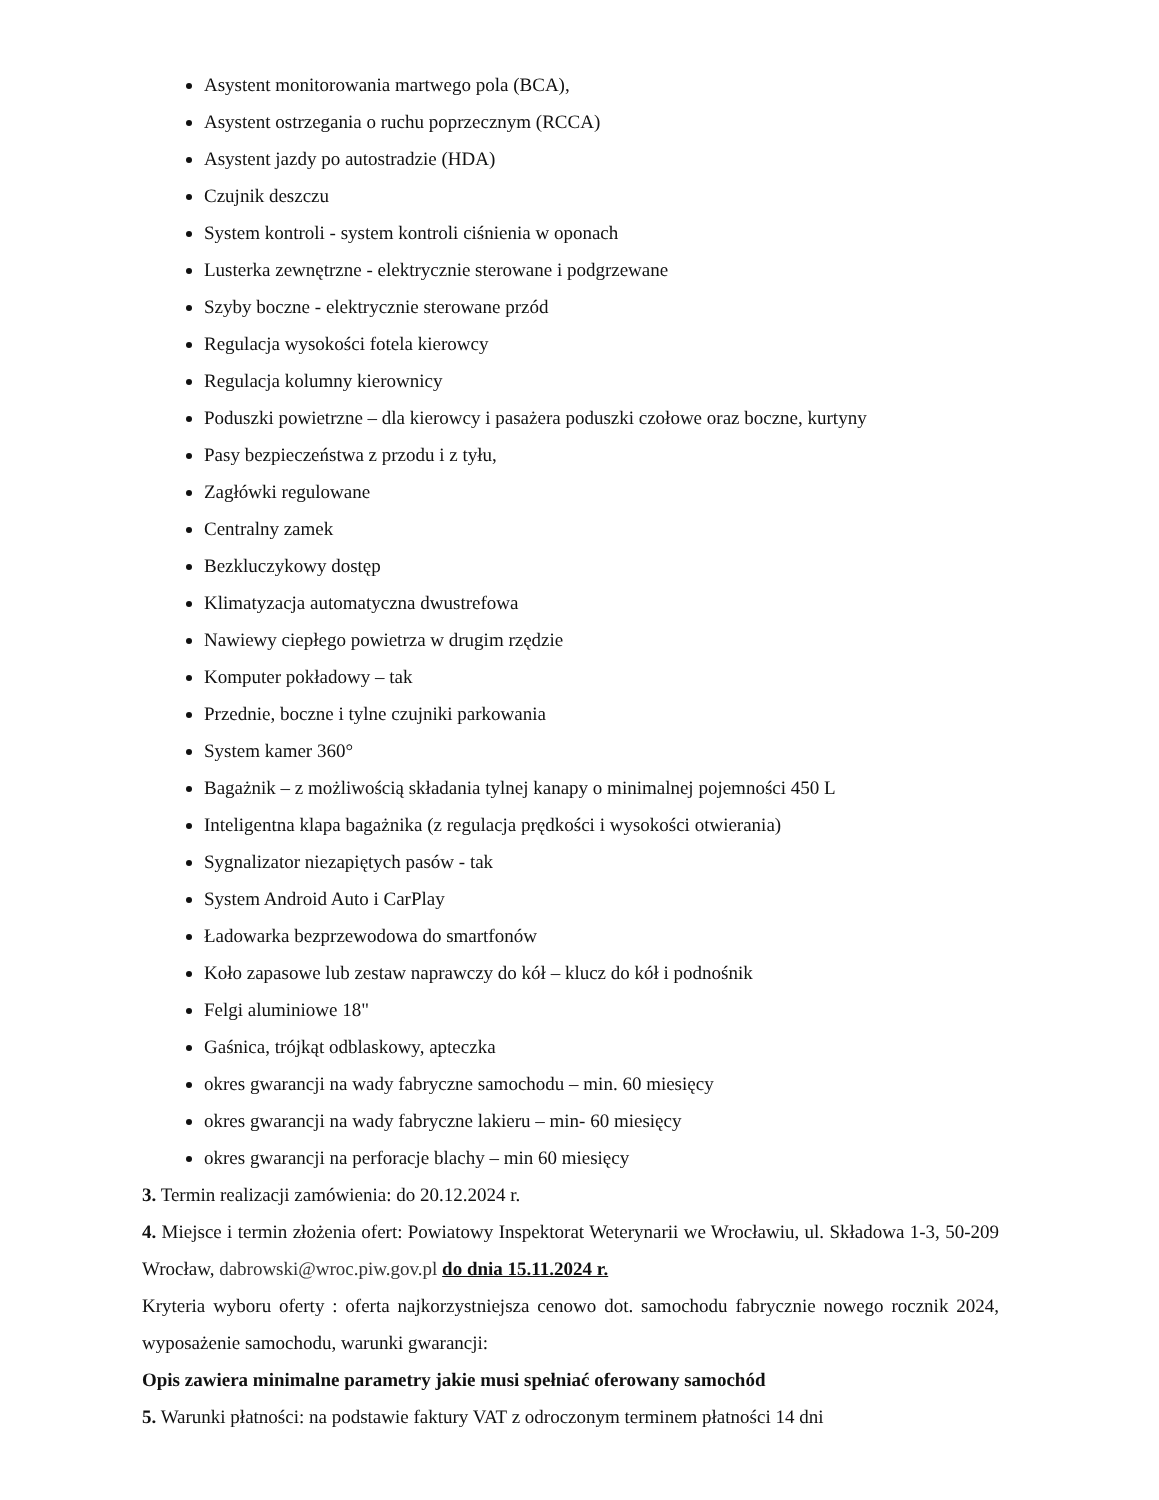Asystent monitorowania martwego pola (BCA),
Asystent ostrzegania o ruchu poprzecznym (RCCA)
Asystent jazdy po autostradzie (HDA)
Czujnik deszczu
System kontroli - system kontroli ciśnienia w oponach
Lusterka zewnętrzne - elektrycznie sterowane i podgrzewane
Szyby boczne - elektrycznie sterowane przód
Regulacja wysokości fotela kierowcy
Regulacja kolumny kierownicy
Poduszki powietrzne – dla kierowcy i pasażera poduszki czołowe oraz boczne, kurtyny
Pasy bezpieczeństwa z przodu i z tyłu,
Zagłówki regulowane
Centralny zamek
Bezkluczykowy dostęp
Klimatyzacja automatyczna dwustrefowa
Nawiewy ciepłego powietrza w drugim rzędzie
Komputer pokładowy – tak
Przednie, boczne i tylne czujniki parkowania
System kamer 360°
Bagażnik – z możliwością składania tylnej kanapy o minimalnej pojemności 450 L
Inteligentna klapa bagażnika (z regulacja prędkości i wysokości otwierania)
Sygnalizator niezapiętych pasów - tak
System Android Auto i CarPlay
Ładowarka bezprzewodowa do smartfonów
Koło zapasowe lub zestaw naprawczy do kół – klucz do kół i podnośnik
Felgi aluminiowe 18"
Gaśnica, trójkąt odblaskowy, apteczka
okres gwarancji na wady fabryczne samochodu – min. 60 miesięcy
okres gwarancji na wady fabryczne lakieru – min- 60 miesięcy
okres gwarancji na perforacje blachy – min 60 miesięcy
3. Termin realizacji zamówienia: do 20.12.2024 r.
4. Miejsce i termin złożenia ofert: Powiatowy Inspektorat Weterynarii we Wrocławiu, ul. Składowa 1-3, 50-209 Wrocław, dabrowski@wroc.piw.gov.pl do dnia 15.11.2024 r.
Kryteria wyboru oferty : oferta najkorzystniejsza cenowo dot. samochodu fabrycznie nowego rocznik 2024, wyposażenie samochodu, warunki gwarancji:
Opis zawiera minimalne parametry jakie musi spełniać oferowany samochód
5. Warunki płatności: na podstawie faktury VAT z odroczonym terminem płatności 14 dni